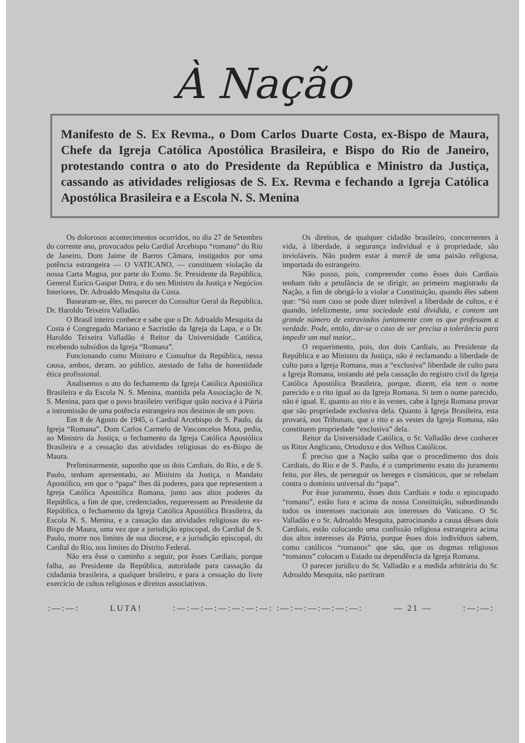À Nação
Manifesto de S. Ex Revma., o Dom Carlos Duarte Costa, ex-Bispo de Maura, Chefe da Igreja Católica Apostólica Brasileira, e Bispo do Rio de Janeiro, protestando contra o ato do Presidente da República e Ministro da Justiça, cassando as atividades religiosas de S. Ex. Revma e fechando a Igreja Católica Apostólica Brasileira e a Escola N. S. Menina
Os dolorosos acontecimentos ocorridos, no dia 27 de Setembro do corrente ano, provocados pelo Cardial Arcebispo “romano” do Rio de Janeiro, Dom Jaime de Barros Câmara, instigados por uma potência estrangeira — O VATICANO, — constituem violação da nossa Carta Magna, por parte do Exmo. Sr. Presidente da República, General Eurico Gaspar Dutra, e do seu Ministro da Justiça e Negócios Interiores, Dr. Adroaldo Mesquita da Costa.
Basearam-se, êles, no parecer do Consultor Geral da República, Dr. Haroldo Teixeira Valladão.
O Brasil inteiro conhece e sabe que o Dr. Adroaldo Mesquita da Costa é Congregado Mariano e Sacristão da Igreja da Lapa, e o Dr. Haroldo Teixeira Valladão é Reitor da Universidade Católica, recebendo subsídios da Igreja “Romana”.
Funcionando como Ministro e Consultor da República, nessa causa, ambos, deram, ao público, atestado de falta de honestidade ética profissional.
Analisemos o ato do fechamento da Igreja Católica Apostólica Brasileira e da Escola N. S. Menina, mantida pela Associação de N. S. Menina, para que o povo brasileiro verifique quão nociva é à Pátria a intromissão de uma potência estrangeira nos destinos de um povo.
Em 8 de Agosto de 1945, o Cardial Arcebispo de S. Paulo, da Igreja “Romana”, Dom Carlos Carmelo de Vasconcelos Mota, pedia, ao Ministro da Justiça, o fechamento da Igreja Católica Apostólica Brasileira e a cessação das atividades religiosas do ex-Bispo de Maura.
Preliminarmente, suponho que os dois Cardiais, do Rio, e de S. Paulo, tenham apresentado, ao Ministro da Justiça, o Mandato Apostólico, em que o “papa” lhes dá poderes, para que representem a Igreja Católica Apostólica Romana, junto aos altos poderes da República, a fim de que, credenciados, requeressem ao Presidente da República, o fechamento da Igreja Católica Apostólica Brasileira, da Escola N. S. Menina, e a cassação das atividades religiosas do ex-Bispo de Maura, uma vez que a jurisdição episcopal, do Cardial de S. Paulo, morre nos limites de sua diocese, e a jurisdição episcopal, do Cardial do Rio, nos limites do Distrito Federal.
Não era êsse o caminho a seguir, por êsses Cardiais, porque falha, ao Presidente da República, autoridade para cassação da cidadania brasileira, a qualquer brsileiro, e para a cessação do livre exercício de cultos religiosos e direitos associativos.
Os direitos, de qualquer cidadão brasileiro, concernentes à vida, à liberdade, à segurança individual e à propriedade, são invioláveis. Não podem estar à mercê de uma paixão religiosa, importada do estrangeiro.
Não posso, pois, compreender como êsses dois Cardiais tenham tido a petulância de se dirigir, ao primeiro magistrado da Nação, a fim de obrigá-lo a violar a Constituição, quando êles sabem que: “Só num caso se pode dizer tolerável a liberdade de cultos, e é quando, infelizmente, uma sociedade está dividida, e contem um grande número de extraviados juntamente com os que professam a verdade. Pode, então, dar-se o caso de ser precisa a tolerância para impedir um mal maior...
O requerimento, pois, dos dois Cardiais, ao Presidente da República e ao Ministro da Justiça, não é reclamando a liberdade de culto para a Igreja Romana, mas a “exclusiva” liberdade de culto para a Igreja Romana, instando até pela cassação do registro civil da Igreja Católica Apostólica Brasileira, porque, dizem, ela tem o nome parecido e o rito igual ao da Igreja Romana. Si tem o nome parecido, não é igual. E, quanto ao rito e às vestes, cabe à Igreja Romana provar que são propriedade exclusiva dela. Quanto à Igreja Brasileira, esta provará, nos Tribunais, que o rito e as vestes da Igreja Romana, não constituem propriedade “exclusiva” dela.
Reitor da Universidade Católica, o Sr. Valladão deve conhecer os Ritos Anglicano, Ortodoxo e dos Velhos Católicos.
É preciso que a Nação saiba que o procedimento dos dois Cardiais, do Rio e de S. Paulo, é o cumprimento exato do juramento feito, por êles, de perseguir os hereges e cismáticos, que se rebelam contra o domínio universal do “papa”.
Por êsse juramento, êsses dois Cardiais e todo o episcopado “romano”, estão fora e acima da nossa Constituição, subordinando todos os interesses nacionais aos interesses do Vaticano. O Sr. Valladão e o Sr. Adroaldo Mesquita, patrocinando a causa dêsses dois Cardiais, estão colocando uma confissão religiosa estrangeira acima dos altos interesses da Pátria, porque êsses dois indivíduos sabem, como católicos “romanos” que são, que os dogmas religiosos “romanos” colocam o Estado na dependência da Igreja Romana.
O parecer jurídico do Sr. Valladão e a medida arbitrária do Sr. Adroaldo Mesquita, não partiram
:—:—: LUTA! :—:—:—:—:—:—:—: :—:—:—:—:—:—: — 21 — :—:—: